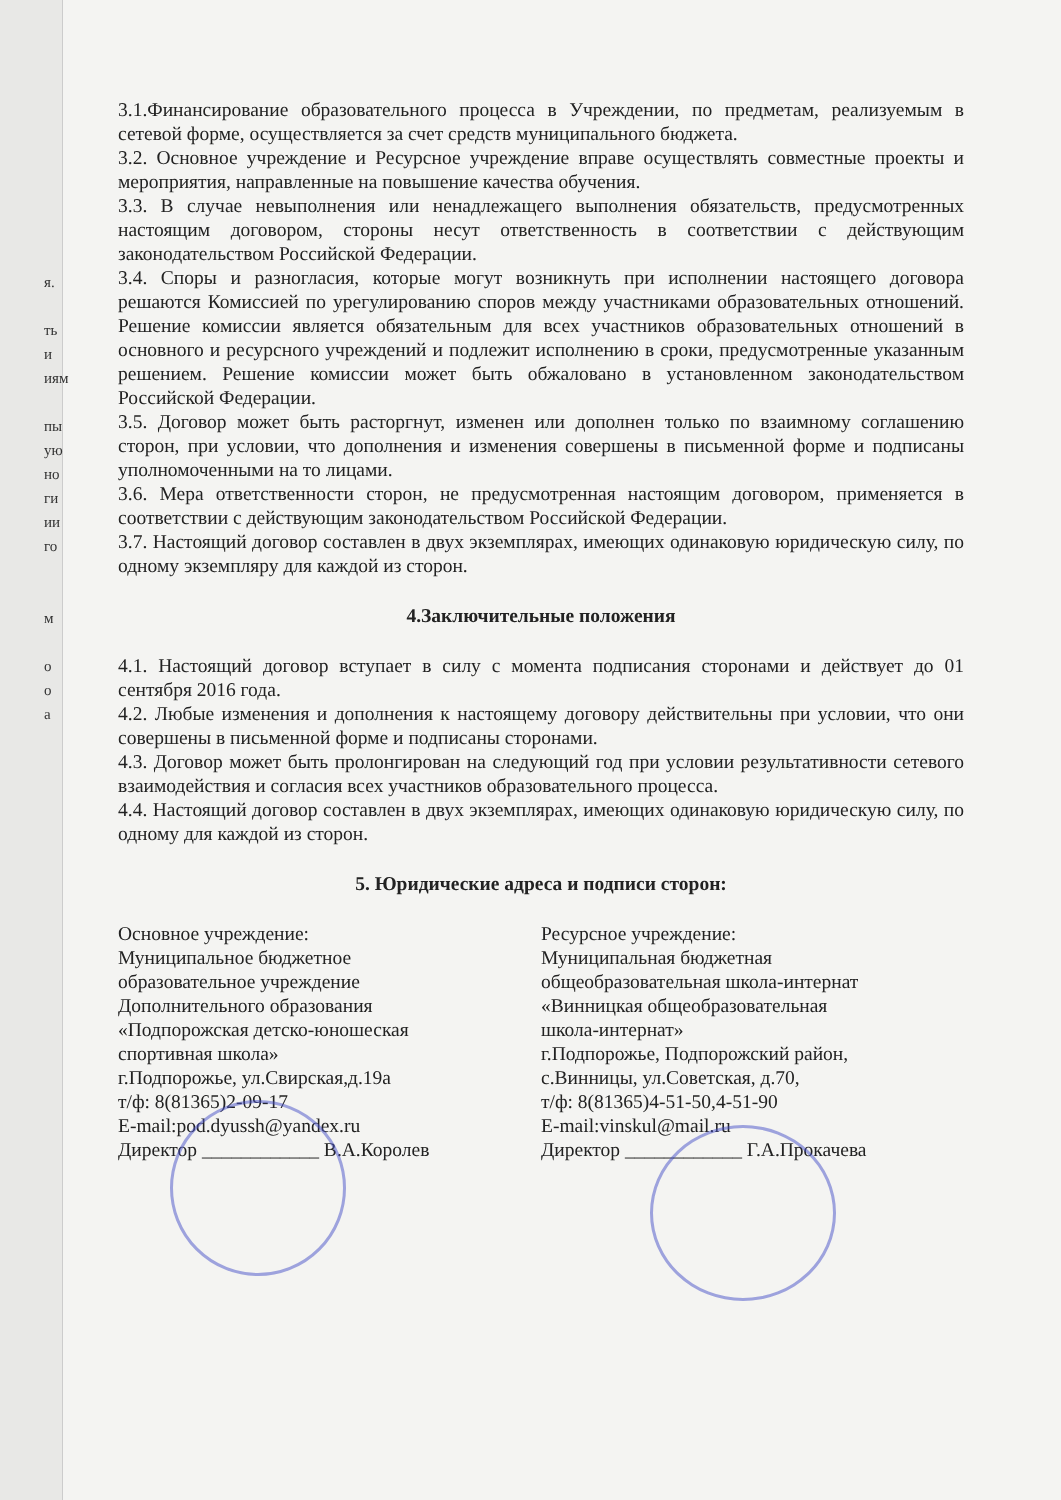я.
ть и
иям
пы
ую
но
ги
ии
го
м
о
о
а
3.1.Финансирование образовательного процесса в Учреждении, по предметам, реализуемым в сетевой форме, осуществляется за счет средств муниципального бюджета.
3.2. Основное учреждение и Ресурсное учреждение вправе осуществлять совместные проекты и мероприятия, направленные на повышение качества обучения.
3.3. В случае невыполнения или ненадлежащего выполнения обязательств, предусмотренных настоящим договором, стороны несут ответственность в соответствии с действующим законодательством Российской Федерации.
3.4. Споры и разногласия, которые могут возникнуть при исполнении настоящего договора решаются Комиссией по урегулированию споров между участниками образовательных отношений. Решение комиссии является обязательным для всех участников образовательных отношений в основного и ресурсного учреждений и подлежит исполнению в сроки, предусмотренные указанным решением. Решение комиссии может быть обжаловано в установленном законодательством Российской Федерации.
3.5. Договор может быть расторгнут, изменен или дополнен только по взаимному соглашению сторон, при условии, что дополнения и изменения совершены в письменной форме и подписаны уполномоченными на то лицами.
3.6. Мера ответственности сторон, не предусмотренная настоящим договором, применяется в соответствии с действующим законодательством Российской Федерации.
3.7. Настоящий договор составлен в двух экземплярах, имеющих одинаковую юридическую силу, по одному экземпляру для каждой из сторон.
4.Заключительные положения
4.1. Настоящий договор вступает в силу с момента подписания сторонами и действует до 01 сентября 2016 года.
4.2. Любые изменения и дополнения к настоящему договору действительны при условии, что они совершены в письменной форме и подписаны сторонами.
4.3. Договор может быть пролонгирован на следующий год при условии результативности сетевого взаимодействия и согласия всех участников образовательного процесса.
4.4. Настоящий договор составлен в двух экземплярах, имеющих одинаковую юридическую силу, по одному для каждой из сторон.
5. Юридические адреса и подписи сторон:
Основное учреждение:
Муниципальное бюджетное
образовательное учреждение
Дополнительного образования
«Подпорожская детско-юношеская
спортивная школа»
г.Подпорожье, ул.Свирская,д.19а
т/ф: 8(81365)2-09-17
E-mail:pod.dyussh@yandex.ru
Директор ____________ В.А.Королев
Ресурсное учреждение:
Муниципальная бюджетная
общеобразовательная школа-интернат
«Винницкая общеобразовательная
школа-интернат»
г.Подпорожье, Подпорожский район,
с.Винницы, ул.Советская, д.70,
т/ф: 8(81365)4-51-50,4-51-90
E-mail:vinskul@mail.ru
Директор ____________ Г.А.Прокачева